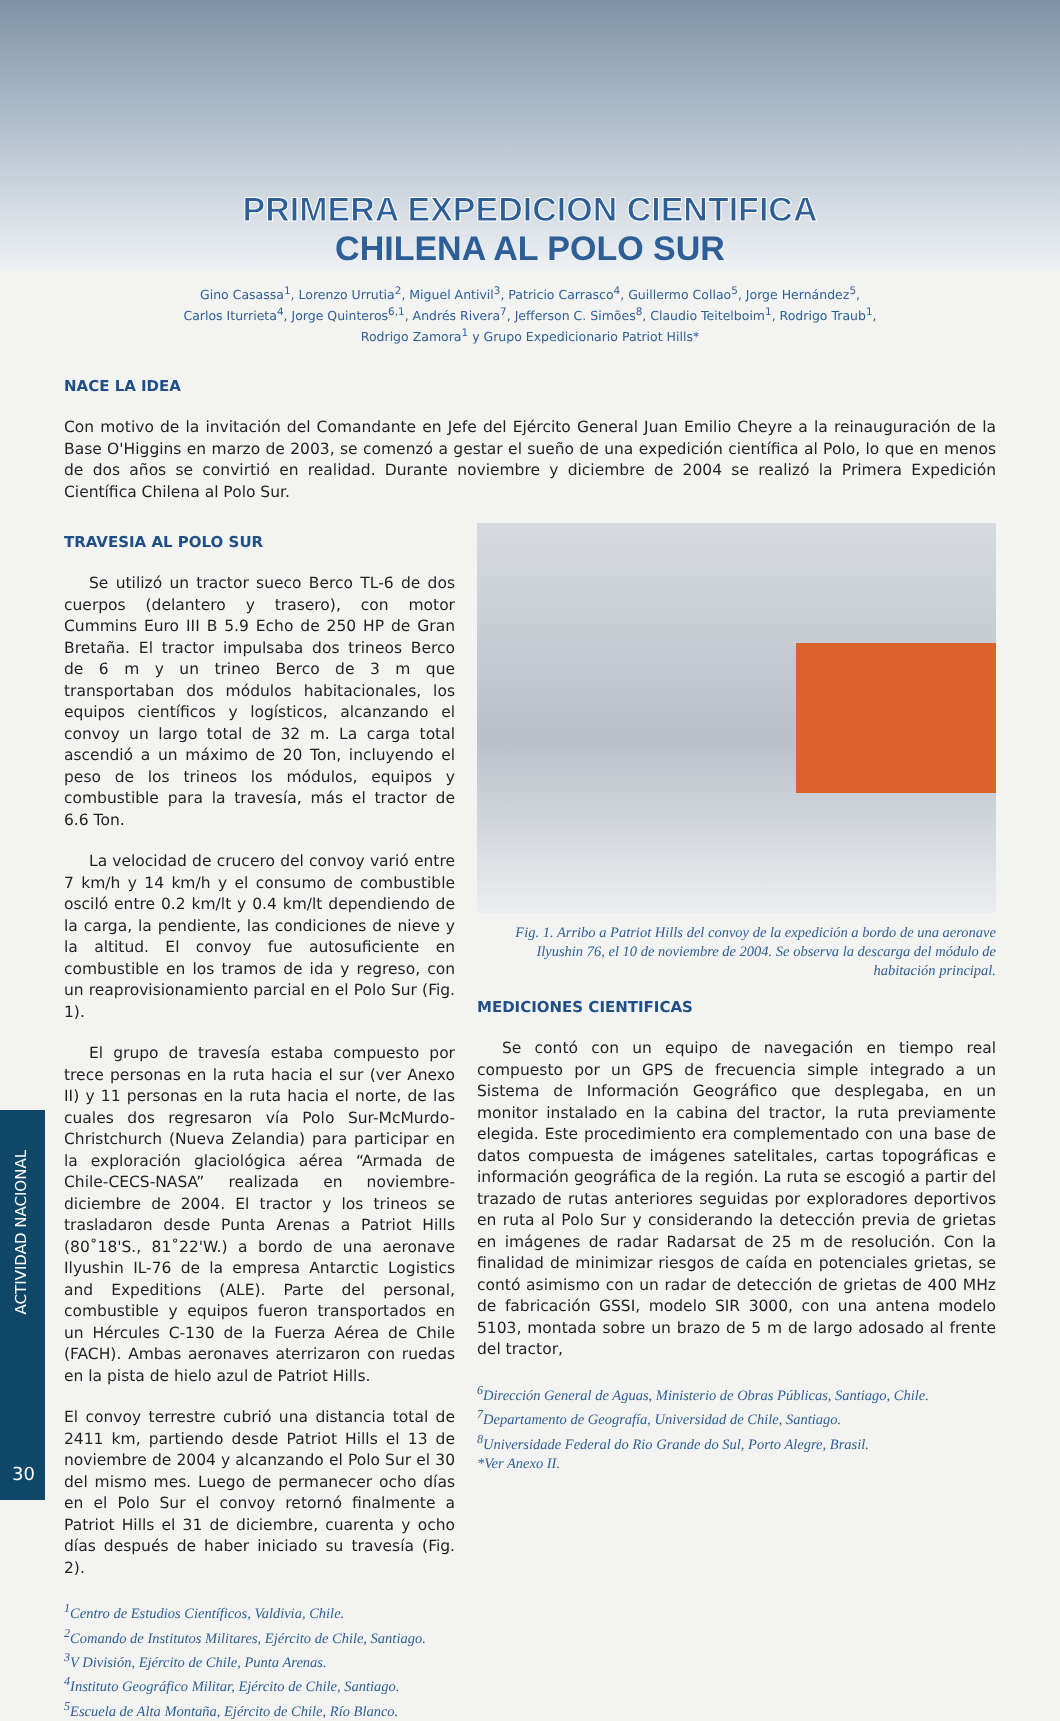PRIMERA EXPEDICION CIENTIFICA
CHILENA AL POLO SUR
Gino Casassa<sup>1</sup>, Lorenzo Urrutia<sup>2</sup>, Miguel Antivil<sup>3</sup>, Patricio Carrasco<sup>4</sup>, Guillermo Collao<sup>5</sup>, Jorge Hernández<sup>5</sup>,
Carlos Iturrieta<sup>4</sup>, Jorge Quinteros<sup>6,1</sup>, Andrés Rivera<sup>7</sup>, Jefferson C. Simões<sup>8</sup>, Claudio Teitelboim<sup>1</sup>, Rodrigo Traub<sup>1</sup>,
Rodrigo Zamora<sup>1</sup> y Grupo Expedicionario Patriot Hills*
NACE LA IDEA
Con motivo de la invitación del Comandante en Jefe del Ejército General Juan Emilio Cheyre a la reinauguración de la Base O'Higgins en marzo de 2003, se comenzó a gestar el sueño de una expedición científica al Polo, lo que en menos de dos años se convirtió en realidad. Durante noviembre y diciembre de 2004 se realizó la Primera Expedición Científica Chilena al Polo Sur.
TRAVESIA AL POLO SUR
Se utilizó un tractor sueco Berco TL-6 de dos cuerpos (delantero y trasero), con motor Cummins Euro III B 5.9 Echo de 250 HP de Gran Bretaña. El tractor impulsaba dos trineos Berco de 6 m y un trineo Berco de 3 m que transportaban dos módulos habitacionales, los equipos científicos y logísticos, alcanzando el convoy un largo total de 32 m. La carga total ascendió a un máximo de 20 Ton, incluyendo el peso de los trineos los módulos, equipos y combustible para la travesía, más el tractor de 6.6 Ton.
La velocidad de crucero del convoy varió entre 7 km/h y 14 km/h y el consumo de combustible osciló entre 0.2 km/lt y 0.4 km/lt dependiendo de la carga, la pendiente, las condiciones de nieve y la altitud. El convoy fue autosuficiente en combustible en los tramos de ida y regreso, con un reaprovisionamiento parcial en el Polo Sur (Fig. 1).
El grupo de travesía estaba compuesto por trece personas en la ruta hacia el sur (ver Anexo II) y 11 personas en la ruta hacia el norte, de las cuales dos regresaron vía Polo Sur-McMurdo-Christchurch (Nueva Zelandia) para participar en la exploración glaciológica aérea “Armada de Chile-CECS-NASA” realizada en noviembre-diciembre de 2004. El tractor y los trineos se trasladaron desde Punta Arenas a Patriot Hills (80˚18'S., 81˚22'W.) a bordo de una aeronave Ilyushin IL-76 de la empresa Antarctic Logistics and Expeditions (ALE). Parte del personal, combustible y equipos fueron transportados en un Hércules C-130 de la Fuerza Aérea de Chile (FACH). Ambas aeronaves aterrizaron con ruedas en la pista de hielo azul de Patriot Hills.
El convoy terrestre cubrió una distancia total de 2411 km, partiendo desde Patriot Hills el 13 de noviembre de 2004 y alcanzando el Polo Sur el 30 del mismo mes. Luego de permanecer ocho días en el Polo Sur el convoy retornó finalmente a Patriot Hills el 31 de diciembre, cuarenta y ocho días después de haber iniciado su travesía (Fig. 2).
<sup>1</sup> Centro de Estudios Científicos, Valdivia, Chile.
<sup>2</sup> Comando de Institutos Militares, Ejército de Chile, Santiago.
<sup>3</sup> V División, Ejército de Chile, Punta Arenas.
<sup>4</sup> Instituto Geográfico Militar, Ejército de Chile, Santiago.
<sup>5</sup> Escuela de Alta Montaña, Ejército de Chile, Río Blanco.
Fig. 1. Arribo a Patriot Hills del convoy de la expedición a bordo de una aeronave Ilyushin 76, el 10 de noviembre de 2004. Se observa la descarga del módulo de habitación principal.
MEDICIONES CIENTIFICAS
Se contó con un equipo de navegación en tiempo real compuesto por un GPS de frecuencia simple integrado a un Sistema de Información Geográfico que desplegaba, en un monitor instalado en la cabina del tractor, la ruta previamente elegida. Este procedimiento era complementado con una base de datos compuesta de imágenes satelitales, cartas topográficas e información geográfica de la región. La ruta se escogió a partir del trazado de rutas anteriores seguidas por exploradores deportivos en ruta al Polo Sur y considerando la detección previa de grietas en imágenes de radar Radarsat de 25 m de resolución. Con la finalidad de minimizar riesgos de caída en potenciales grietas, se contó asimismo con un radar de detección de grietas de 400 MHz de fabricación GSSI, modelo SIR 3000, con una antena modelo 5103, montada sobre un brazo de 5 m de largo adosado al frente del tractor,
<sup>6</sup> Dirección General de Aguas, Ministerio de Obras Públicas, Santiago, Chile.
<sup>7</sup> Departamento de Geografía, Universidad de Chile, Santiago.
<sup>8</sup> Universidade Federal do Rio Grande do Sul, Porto Alegre, Brasil.
*Ver Anexo II.
ACTIVIDAD NACIONAL
30